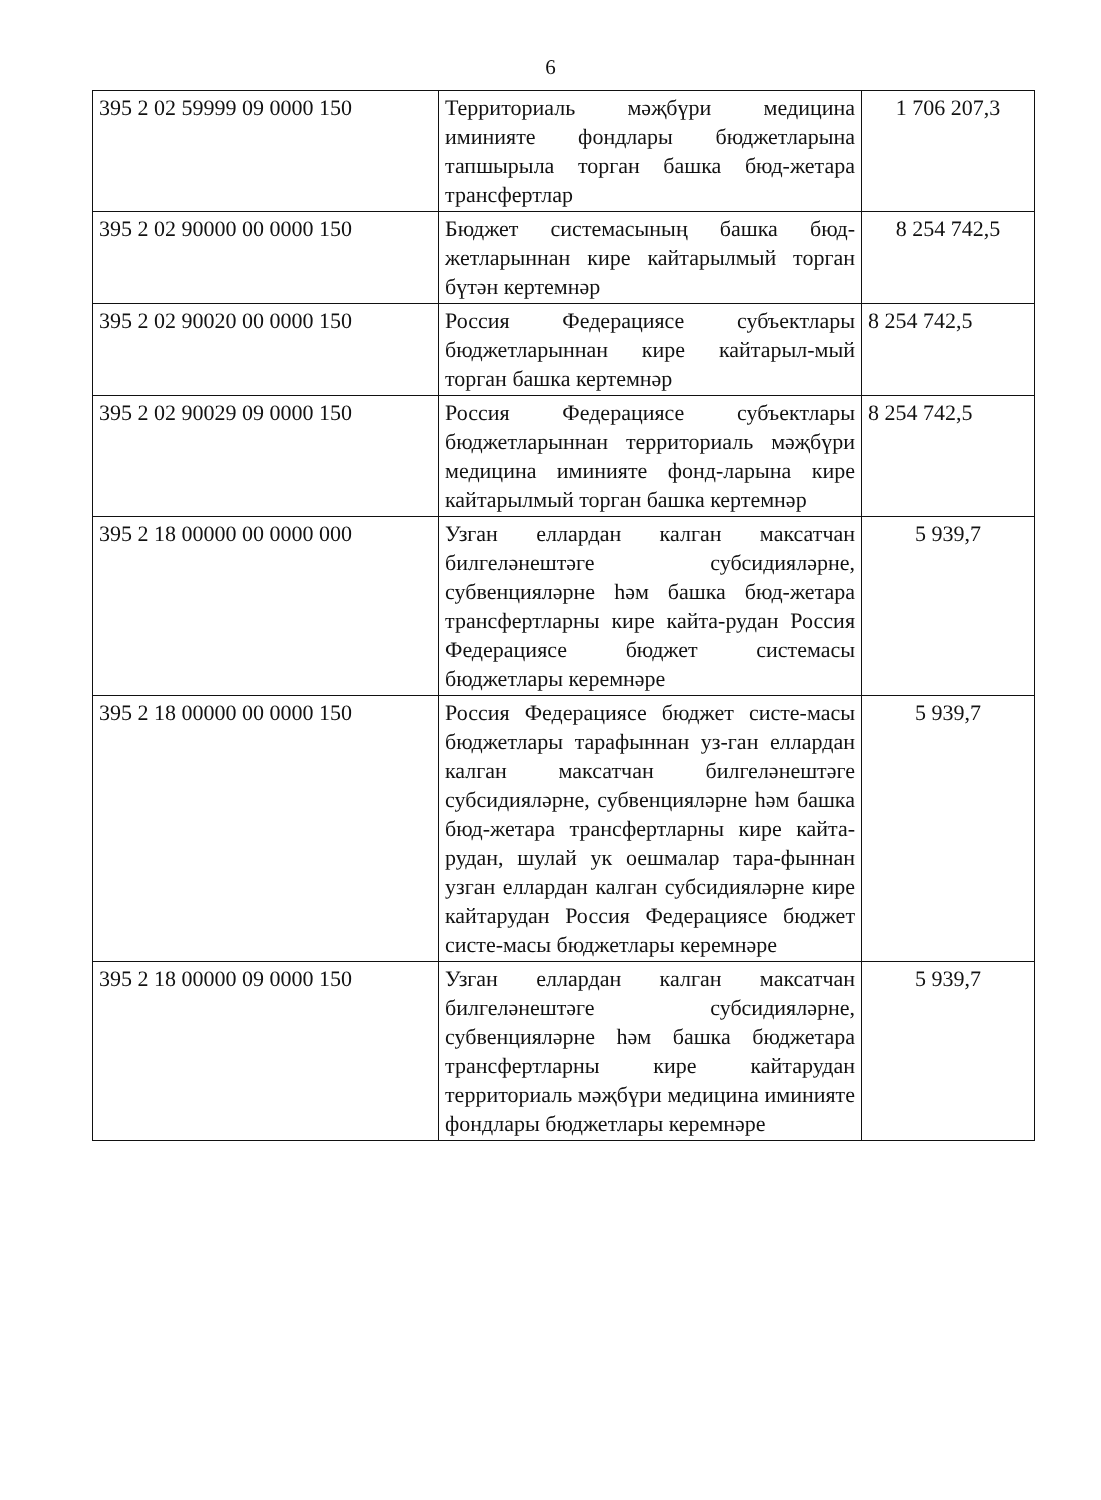6
| 395 2 02 59999 09 0000 150 | Территориаль мәҗбүри медицина иминияте фондлары бюджетларына тапшырыла торган башка бюд-жетара трансфертлар | 1 706 207,3 |
| 395 2 02 90000 00 0000 150 | Бюджет системасының башка бюд-жетларыннан кире кайтарылмый торган бүтән кертемнәр | 8 254 742,5 |
| 395 2 02 90020 00 0000 150 | Россия Федерациясе субъектлары бюджетларыннан кире кайтарыл-мый торган башка кертемнәр | 8 254 742,5 |
| 395 2 02 90029 09 0000 150 | Россия Федерациясе субъектлары бюджетларыннан территориаль мәҗбүри медицина иминияте фонд-ларына кире кайтарылмый торган башка кертемнәр | 8 254 742,5 |
| 395 2 18 00000 00 0000 000 | Узган еллардан калган максатчан билгеләнештәге субсидияләрне, субвенцияләрне һәм башка бюд-жетара трансфертларны кире кайта-рудан Россия Федерациясе бюджет системасы бюджетлары керемнәре | 5 939,7 |
| 395 2 18 00000 00 0000 150 | Россия Федерациясе бюджет систе-масы бюджетлары тарафыннан уз-ган еллардан калган максатчан билгеләнештәге субсидияләрне, субвенцияләрне һәм башка бюд-жетара трансфертларны кире кайта-рудан, шулай ук оешмалар тара-фыннан узган еллардан калган субсидияләрне кире кайтарудан Россия Федерациясе бюджет систе-масы бюджетлары керемнәре | 5 939,7 |
| 395 2 18 00000 09 0000 150 | Узган еллардан калган максатчан билгеләнештәге субсидияләрне, субвенцияләрне һәм башка бюджетара трансфертларны кире кайтарудан территориаль мәҗбүри медицина иминияте фондлары бюджетлары керемнәре | 5 939,7 |